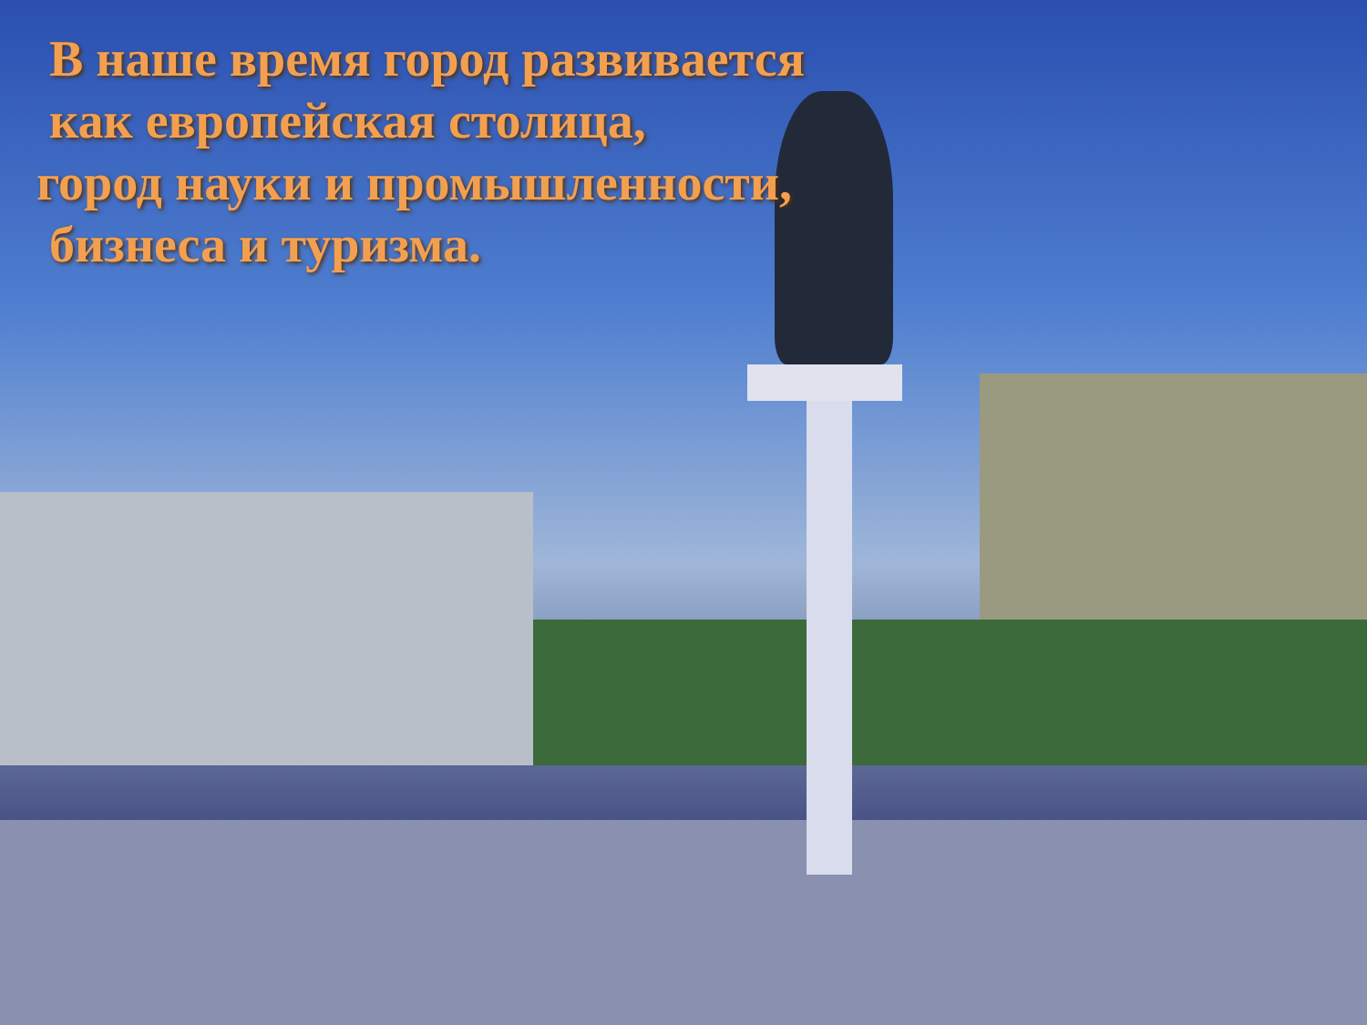В наше время город развивается
как европейская столица,
город науки и промышленности,
бизнеса и туризма.